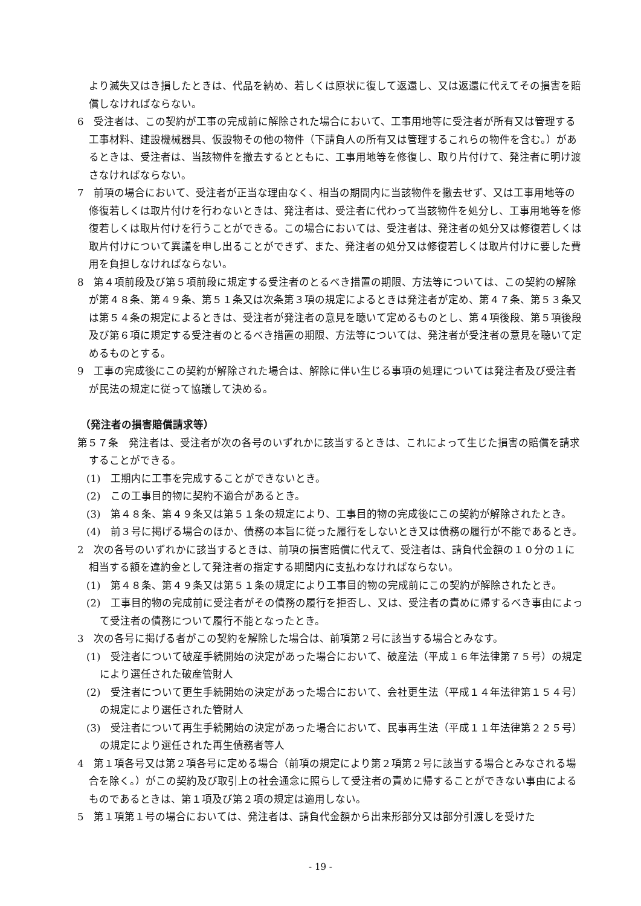より滅失又はき損したときは、代品を納め、若しくは原状に復して返還し、又は返還に代えてその損害を賠償しなければならない。
6　受注者は、この契約が工事の完成前に解除された場合において、工事用地等に受注者が所有又は管理する工事材料、建設機械器具、仮設物その他の物件（下請負人の所有又は管理するこれらの物件を含む。）があるときは、受注者は、当該物件を撤去するとともに、工事用地等を修復し、取り片付けて、発注者に明け渡さなければならない。
7　前項の場合において、受注者が正当な理由なく、相当の期間内に当該物件を撤去せず、又は工事用地等の修復若しくは取片付けを行わないときは、発注者は、受注者に代わって当該物件を処分し、工事用地等を修復若しくは取片付けを行うことができる。この場合においては、受注者は、発注者の処分又は修復若しくは取片付けについて異議を申し出ることができず、また、発注者の処分又は修復若しくは取片付けに要した費用を負担しなければならない。
8　第４項前段及び第５項前段に規定する受注者のとるべき措置の期限、方法等については、この契約の解除が第４８条、第４９条、第５１条又は次条第３項の規定によるときは発注者が定め、第４７条、第５３条又は第５４条の規定によるときは、受注者が発注者の意見を聴いて定めるものとし、第４項後段、第５項後段及び第６項に規定する受注者のとるべき措置の期限、方法等については、発注者が受注者の意見を聴いて定めるものとする。
9　工事の完成後にこの契約が解除された場合は、解除に伴い生じる事項の処理については発注者及び受注者が民法の規定に従って協議して決める。
（発注者の損害賠償請求等）
第５７条　発注者は、受注者が次の各号のいずれかに該当するときは、これによって生じた損害の賠償を請求することができる。
(1)　工期内に工事を完成することができないとき。
(2)　この工事目的物に契約不適合があるとき。
(3)　第４８条、第４９条又は第５１条の規定により、工事目的物の完成後にこの契約が解除されたとき。
(4)　前３号に掲げる場合のほか、債務の本旨に従った履行をしないとき又は債務の履行が不能であるとき。
2　次の各号のいずれかに該当するときは、前項の損害賠償に代えて、受注者は、請負代金額の１０分の１に相当する額を違約金として発注者の指定する期間内に支払わなければならない。
(1)　第４８条、第４９条又は第５１条の規定により工事目的物の完成前にこの契約が解除されたとき。
(2)　工事目的物の完成前に受注者がその債務の履行を拒否し、又は、受注者の責めに帰するべき事由によって受注者の債務について履行不能となったとき。
3　次の各号に掲げる者がこの契約を解除した場合は、前項第２号に該当する場合とみなす。
(1)　受注者について破産手続開始の決定があった場合において、破産法（平成１６年法律第７５号）の規定により選任された破産管財人
(2)　受注者について更生手続開始の決定があった場合において、会社更生法（平成１４年法律第１５４号）の規定により選任された管財人
(3)　受注者について再生手続開始の決定があった場合において、民事再生法（平成１１年法律第２２５号）の規定により選任された再生債務者等人
4　第１項各号又は第２項各号に定める場合（前項の規定により第２項第２号に該当する場合とみなされる場合を除く。）がこの契約及び取引上の社会通念に照らして受注者の責めに帰することができない事由によるものであるときは、第１項及び第２項の規定は適用しない。
5　第１項第１号の場合においては、発注者は、請負代金額から出来形部分又は部分引渡しを受けた
- 19 -